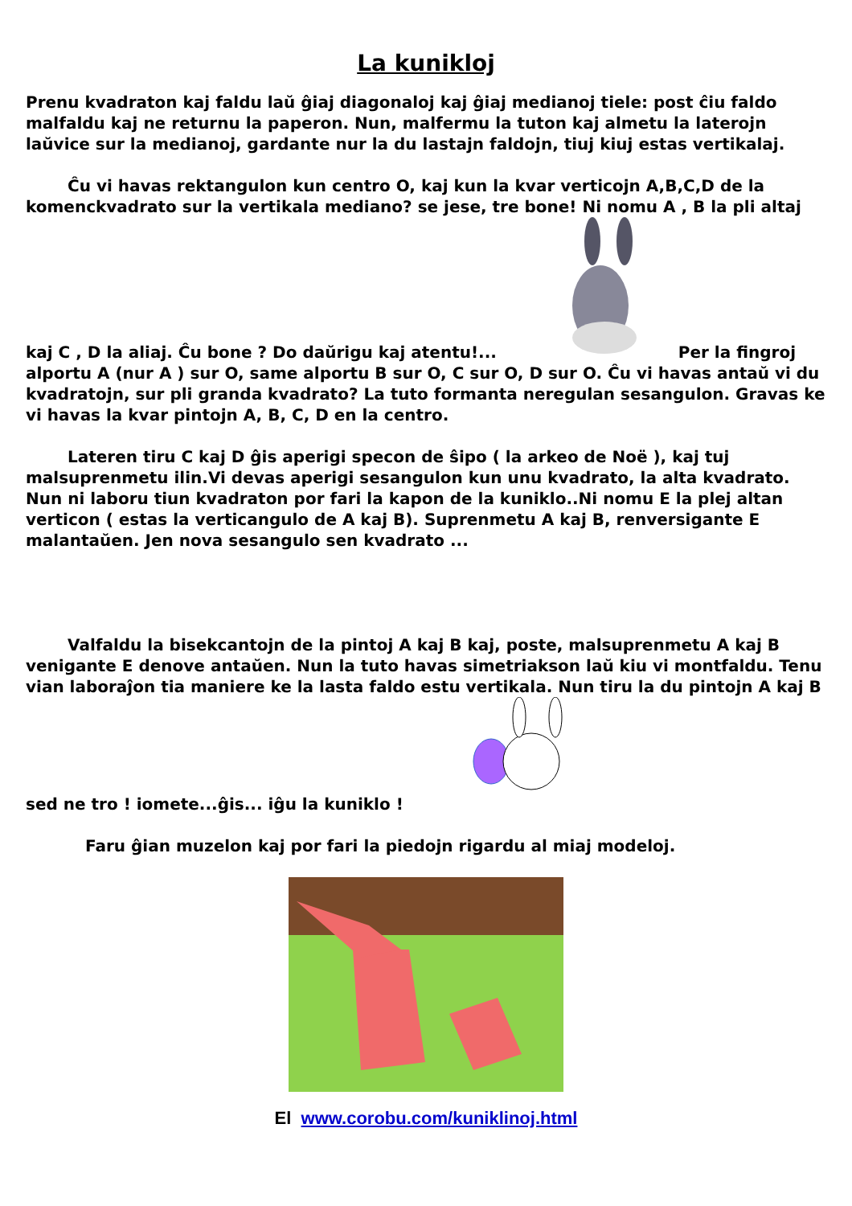La kunikloj
Prenu kvadraton kaj faldu laŭ ĝiaj diagonaloj kaj ĝiaj medianoj tiele: post ĉiu faldo malfaldu kaj ne returnu la paperon. Nun, malfermu la tuton kaj almetu la laterojn laŭvice sur la medianoj, gardante nur la du lastajn faldojn, tiuj kiuj estas vertikalaj.
Ĉu vi havas rektangulon kun centro O, kaj kun la kvar verticojn A,B,C,D de la komenckvadrato sur la vertikala mediano? se jese, tre bone! Ni nomu A , B la pli altaj kaj C , D la aliaj. Ĉu bone ? Do daŭrigu kaj atentu!... Per la fingroj alportu A (nur A ) sur O, same alportu B sur O, C sur O, D sur O. Ĉu vi havas antaŭ vi du kvadratojn, sur pli granda kvadrato? La tuto formanta neregulan sesangulon. Gravas ke vi havas la kvar pintojn A, B, C, D en la centro.
Lateren tiru C kaj D ĝis aperigi specon de ŝipo ( la arkeo de Noë ), kaj tuj malsuprenmetu ilin.Vi devas aperigi sesangulon kun unu kvadrato, la alta kvadrato. Nun ni laboru tiun kvadraton por fari la kapon de la kuniklo..Ni nomu E la plej altan verticon ( estas la verticangulo de A kaj B). Suprenmetu A kaj B, renversigante E malantaŭen. Jen nova sesangulo sen kvadrato ...
Valfaldu la bisekcantojn de la pintoj A kaj B kaj, poste, malsuprenmetu A kaj B venigante E denove antaŭen. Nun la tuto havas simetriakson laŭ kiu vi montfaldu. Tenu vian laboraĵon tia maniere ke la lasta faldo estu vertikala. Nun tiru la du pintojn A kaj B sed ne tro ! iomete...ĝis... iĝu la kuniklo !
Faru ĝian muzelon kaj por fari la piedojn rigardu al miaj modeloj.
El www.corobu.com/kuniklinoj.html